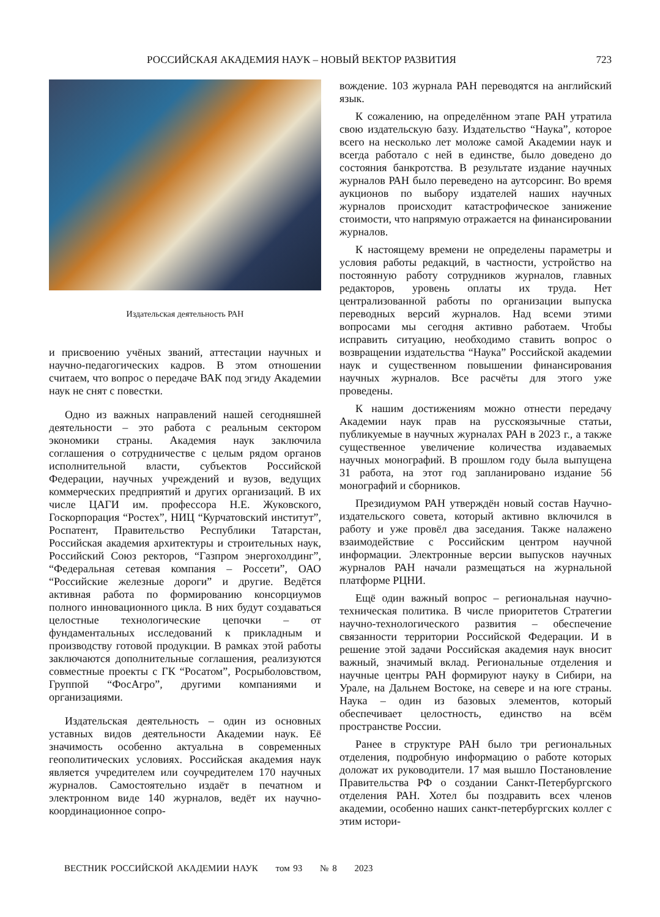РОССИЙСКАЯ АКАДЕМИЯ НАУК – НОВЫЙ ВЕКТОР РАЗВИТИЯ 723
Издательская деятельность РАН
и присвоению учёных званий, аттестации научных и научно-педагогических кадров. В этом отношении считаем, что вопрос о передаче ВАК под эгиду Академии наук не снят с повестки.
Одно из важных направлений нашей сегодняшней деятельности – это работа с реальным сектором экономики страны. Академия наук заключила соглашения о сотрудничестве с целым рядом органов исполнительной власти, субъектов Российской Федерации, научных учреждений и вузов, ведущих коммерческих предприятий и других организаций. В их числе ЦАГИ им. профессора Н.Е. Жуковского, Госкорпорация “Ростех”, НИЦ “Курчатовский институт”, Роспатент, Правительство Республики Татарстан, Российская академия архитектуры и строительных наук, Российский Союз ректоров, “Газпром энергохолдинг”, “Федеральная сетевая компания – Россети”, ОАО “Российские железные дороги” и другие. Ведётся активная работа по формированию консорциумов полного инновационного цикла. В них будут создаваться целостные технологические цепочки – от фундаментальных исследований к прикладным и производству готовой продукции. В рамках этой работы заключаются дополнительные соглашения, реализуются совместные проекты с ГК “Росатом”, Росрыболовством, Группой “ФосАгро”, другими компаниями и организациями.
Издательская деятельность – один из основных уставных видов деятельности Академии наук. Её значимость особенно актуальна в современных геополитических условиях. Российская академия наук является учредителем или соучредителем 170 научных журналов. Самостоятельно издаёт в печатном и электронном виде 140 журналов, ведёт их научно-координационное сопро-
вождение. 103 журнала РАН переводятся на английский язык.
К сожалению, на определённом этапе РАН утратила свою издательскую базу. Издательство “Наука”, которое всего на несколько лет моложе самой Академии наук и всегда работало с ней в единстве, было доведено до состояния банкротства. В результате издание научных журналов РАН было переведено на аутсорсинг. Во время аукционов по выбору издателей наших научных журналов происходит катастрофическое занижение стоимости, что напрямую отражается на финансировании журналов.
К настоящему времени не определены параметры и условия работы редакций, в частности, устройство на постоянную работу сотрудников журналов, главных редакторов, уровень оплаты их труда. Нет централизованной работы по организации выпуска переводных версий журналов. Над всеми этими вопросами мы сегодня активно работаем. Чтобы исправить ситуацию, необходимо ставить вопрос о возвращении издательства “Наука” Российской академии наук и существенном повышении финансирования научных журналов. Все расчёты для этого уже проведены.
К нашим достижениям можно отнести передачу Академии наук прав на русскоязычные статьи, публикуемые в научных журналах РАН в 2023 г., а также существенное увеличение количества издаваемых научных монографий. В прошлом году была выпущена 31 работа, на этот год запланировано издание 56 монографий и сборников.
Президиумом РАН утверждён новый состав Научно-издательского совета, который активно включился в работу и уже провёл два заседания. Также налажено взаимодействие с Российским центром научной информации. Электронные версии выпусков научных журналов РАН начали размещаться на журнальной платформе РЦНИ.
Ещё один важный вопрос – региональная научно-техническая политика. В числе приоритетов Стратегии научно-технологического развития – обеспечение связанности территории Российской Федерации. И в решение этой задачи Российская академия наук вносит важный, значимый вклад. Региональные отделения и научные центры РАН формируют науку в Сибири, на Урале, на Дальнем Востоке, на севере и на юге страны. Наука – один из базовых элементов, который обеспечивает целостность, единство на всём пространстве России.
Ранее в структуре РАН было три региональных отделения, подробную информацию о работе которых доложат их руководители. 17 мая вышло Постановление Правительства РФ о создании Санкт-Петербургского отделения РАН. Хотел бы поздравить всех членов академии, особенно наших санкт-петербургских коллег с этим истори-
ВЕСТНИК РОССИЙСКОЙ АКАДЕМИИ НАУК том 93 № 8 2023